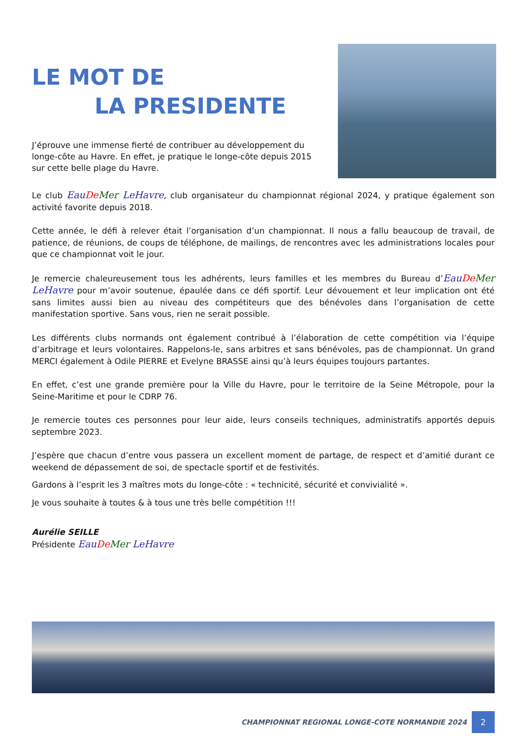LE MOT DE
LA PRESIDENTE
J’éprouve une immense fierté de contribuer au développement du longe-côte au Havre. En effet, je pratique le longe-côte depuis 2015 sur cette belle plage du Havre.
Le club Eau De Mer LeHavre, club organisateur du championnat régional 2024, y pratique également son activité favorite depuis 2018.
Cette année, le défi à relever était l’organisation d’un championnat. Il nous a fallu beaucoup de travail, de patience, de réunions, de coups de téléphone, de mailings, de rencontres avec les administrations locales pour que ce championnat voit le jour.
Je remercie chaleureusement tous les adhérents, leurs familles et les membres du Bureau d’Eau De Mer LeHavre pour m’avoir soutenue, épaulée dans ce défi sportif. Leur dévouement et leur implication ont été sans limites aussi bien au niveau des compétiteurs que des bénévoles dans l’organisation de cette manifestation sportive. Sans vous, rien ne serait possible.
Les différents clubs normands ont également contribué à l’élaboration de cette compétition via l’équipe d’arbitrage et leurs volontaires. Rappelons-le, sans arbitres et sans bénévoles, pas de championnat. Un grand MERCI également à Odile PIERRE et Evelyne BRASSE ainsi qu’à leurs équipes toujours partantes.
En effet, c’est une grande première pour la Ville du Havre, pour le territoire de la Seine Métropole, pour la Seine-Maritime et pour le CDRP 76.
Je remercie toutes ces personnes pour leur aide, leurs conseils techniques, administratifs apportés depuis septembre 2023.
J’espère que chacun d’entre vous passera un excellent moment de partage, de respect et d’amitié durant ce weekend de dépassement de soi, de spectacle sportif et de festivités.
Gardons à l’esprit les 3 maîtres mots du longe-côte : « technicité, sécurité et convivialité ».
Je vous souhaite à toutes & à tous une très belle compétition !!!
Aurélie SEILLE
Présidente Eau De Mer LeHavre
CHAMPIONNAT REGIONAL LONGE-COTE NORMANDIE 2024
2